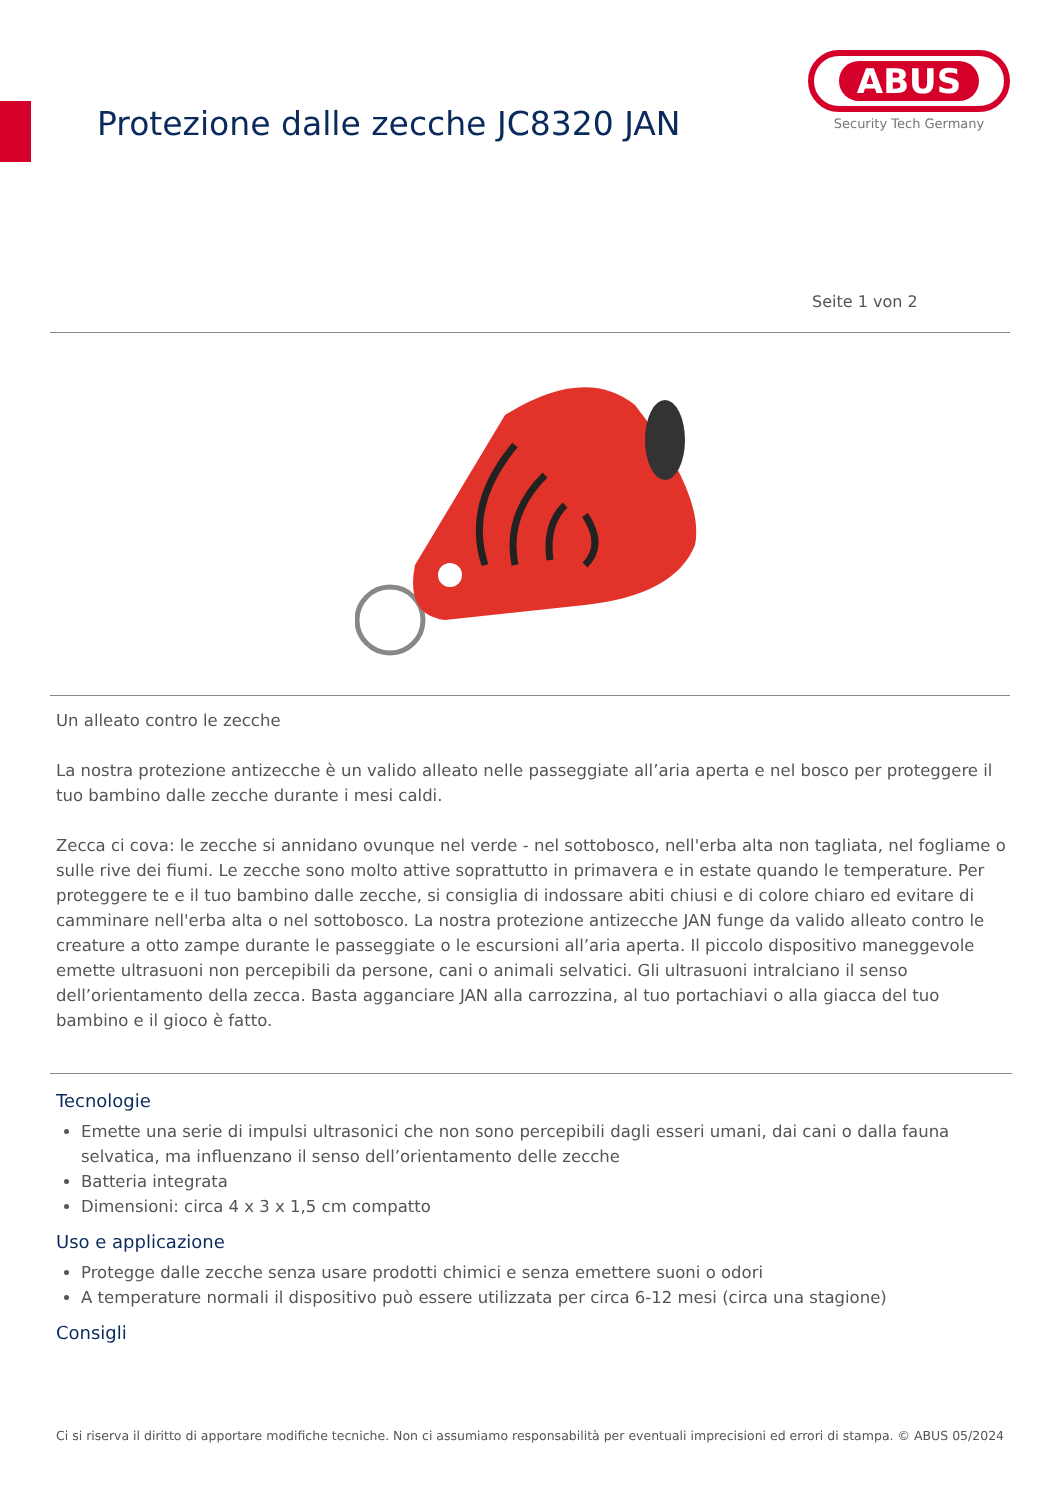Protezione dalle zecche JC8320 JAN
ABUS
Security Tech Germany
Seite 1 von 2
Un alleato contro le zecche
La nostra protezione antizecche è un valido alleato nelle passeggiate all’aria aperta e nel bosco per proteggere il tuo bambino dalle zecche durante i mesi caldi.
Zecca ci cova: le zecche si annidano ovunque nel verde - nel sottobosco, nell'erba alta non tagliata, nel fogliame o sulle rive dei fiumi. Le zecche sono molto attive soprattutto in primavera e in estate quando le temperature. Per proteggere te e il tuo bambino dalle zecche, si consiglia di indossare abiti chiusi e di colore chiaro ed evitare di camminare nell'erba alta o nel sottobosco. La nostra protezione antizecche JAN funge da valido alleato contro le creature a otto zampe durante le passeggiate o le escursioni all’aria aperta. Il piccolo dispositivo maneggevole emette ultrasuoni non percepibili da persone, cani o animali selvatici. Gli ultrasuoni intralciano il senso dell’orientamento della zecca. Basta agganciare JAN alla carrozzina, al tuo portachiavi o alla giacca del tuo bambino e il gioco è fatto.
Tecnologie
Emette una serie di impulsi ultrasonici che non sono percepibili dagli esseri umani, dai cani o dalla fauna selvatica, ma influenzano il senso dell’orientamento delle zecche
Batteria integrata
Dimensioni: circa 4 x 3 x 1,5 cm compatto
Uso e applicazione
Protegge dalle zecche senza usare prodotti chimici e senza emettere suoni o odori
A temperature normali il dispositivo può essere utilizzata per circa 6-12 mesi (circa una stagione)
Consigli
Ci si riserva il diritto di apportare modifiche tecniche. Non ci assumiamo responsabilità per eventuali imprecisioni ed errori di stampa. © ABUS 05/2024